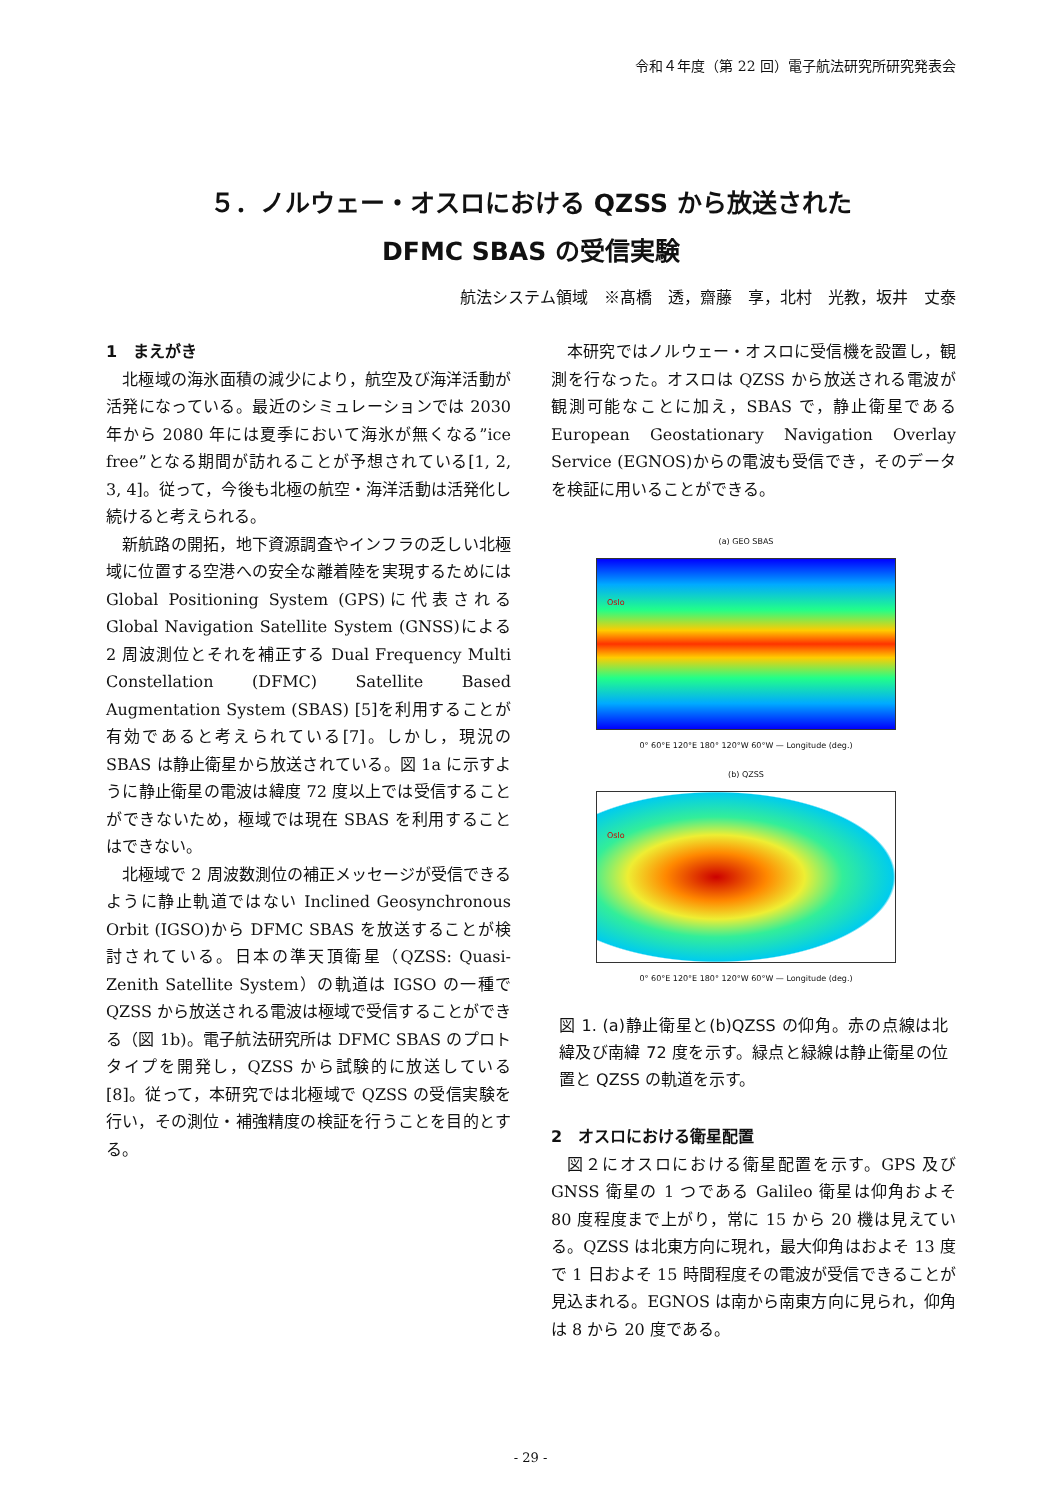令和４年度（第 22 回）電子航法研究所研究発表会
５．ノルウェー・オスロにおける QZSS から放送された
DFMC SBAS の受信実験
航法システム領域　※髙橋　透，齋藤　享，北村　光教，坂井　丈泰
1　まえがき
北極域の海氷面積の減少により，航空及び海洋活動が活発になっている。最近のシミュレーションでは 2030 年から 2080 年には夏季において海氷が無くなる”ice free”となる期間が訪れることが予想されている[1, 2, 3, 4]。従って，今後も北極の航空・海洋活動は活発化し続けると考えられる。
新航路の開拓，地下資源調査やインフラの乏しい北極域に位置する空港への安全な離着陸を実現するためには Global Positioning System (GPS)に代表される Global Navigation Satellite System (GNSS)による 2 周波測位とそれを補正する Dual Frequency Multi Constellation (DFMC) Satellite Based Augmentation System (SBAS) [5]を利用することが有効であると考えられている[7]。しかし，現況の SBAS は静止衛星から放送されている。図 1a に示すように静止衛星の電波は緯度 72 度以上では受信することができないため，極域では現在 SBAS を利用することはできない。
北極域で 2 周波数測位の補正メッセージが受信できるように静止軌道ではない Inclined Geosynchronous Orbit (IGSO)から DFMC SBAS を放送することが検討されている。日本の準天頂衛星（QZSS: Quasi-Zenith Satellite System）の軌道は IGSO の一種で QZSS から放送される電波は極域で受信することができる（図 1b)。電子航法研究所は DFMC SBAS のプロトタイプを開発し，QZSS から試験的に放送している[8]。従って，本研究では北極域で QZSS の受信実験を行い，その測位・補強精度の検証を行うことを目的とする。
本研究ではノルウェー・オスロに受信機を設置し，観測を行なった。オスロは QZSS から放送される電波が観測可能なことに加え，SBAS で，静止衛星である European Geostationary Navigation Overlay Service (EGNOS)からの電波も受信でき，そのデータを検証に用いることができる。
(a) GEO SBAS
Oslo
0° 60°E 120°E 180° 120°W 60°W — Longitude (deg.)
(b) QZSS
Oslo
0° 60°E 120°E 180° 120°W 60°W — Longitude (deg.)
図 1. (a)静止衛星と(b)QZSS の仰角。赤の点線は北緯及び南緯 72 度を示す。緑点と緑線は静止衛星の位置と QZSS の軌道を示す。
2　オスロにおける衛星配置
図２にオスロにおける衛星配置を示す。GPS 及び GNSS 衛星の 1 つである Galileo 衛星は仰角およそ 80 度程度まで上がり，常に 15 から 20 機は見えている。QZSS は北東方向に現れ，最大仰角はおよそ 13 度で 1 日およそ 15 時間程度その電波が受信できることが見込まれる。EGNOS は南から南東方向に見られ，仰角は 8 から 20 度である。
- 29 -